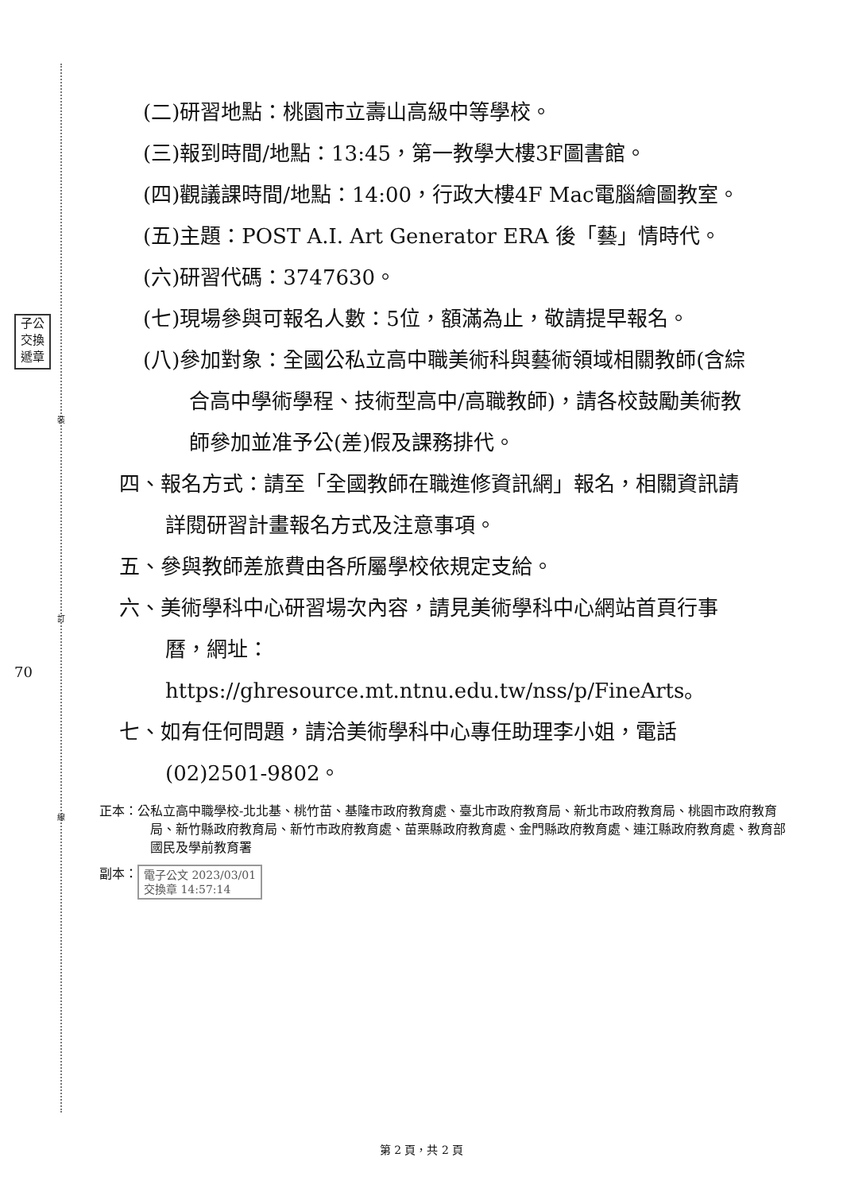裝
訂
線
子公
交換
遞章
70
(二)研習地點：桃園市立壽山高級中等學校。
(三)報到時間/地點：13:45，第一教學大樓3F圖書館。
(四)觀議課時間/地點：14:00，行政大樓4F Mac電腦繪圖教室。
(五)主題：POST A.I. Art Generator ERA 後「藝」情時代。
(六)研習代碼：3747630。
(七)現場參與可報名人數：5位，額滿為止，敬請提早報名。
(八)參加對象：全國公私立高中職美術科與藝術領域相關教師(含綜合高中學術學程、技術型高中/高職教師)，請各校鼓勵美術教師參加並准予公(差)假及課務排代。
四、報名方式：請至「全國教師在職進修資訊網」報名，相關資訊請詳閱研習計畫報名方式及注意事項。
五、參與教師差旅費由各所屬學校依規定支給。
六、美術學科中心研習場次內容，請見美術學科中心網站首頁行事曆，網址：https://ghresource.mt.ntnu.edu.tw/nss/p/FineArts。
七、如有任何問題，請洽美術學科中心專任助理李小姐，電話(02)2501-9802。
正本：公私立高中職學校-北北基、桃竹苗、基隆市政府教育處、臺北市政府教育局、新北市政府教育局、桃園市政府教育局、新竹縣政府教育局、新竹市政府教育處、苗栗縣政府教育處、金門縣政府教育處、連江縣政府教育處、教育部國民及學前教育署
副本： 電子公文 2023/03/01
交換章 14:57:14
第 2 頁，共 2 頁